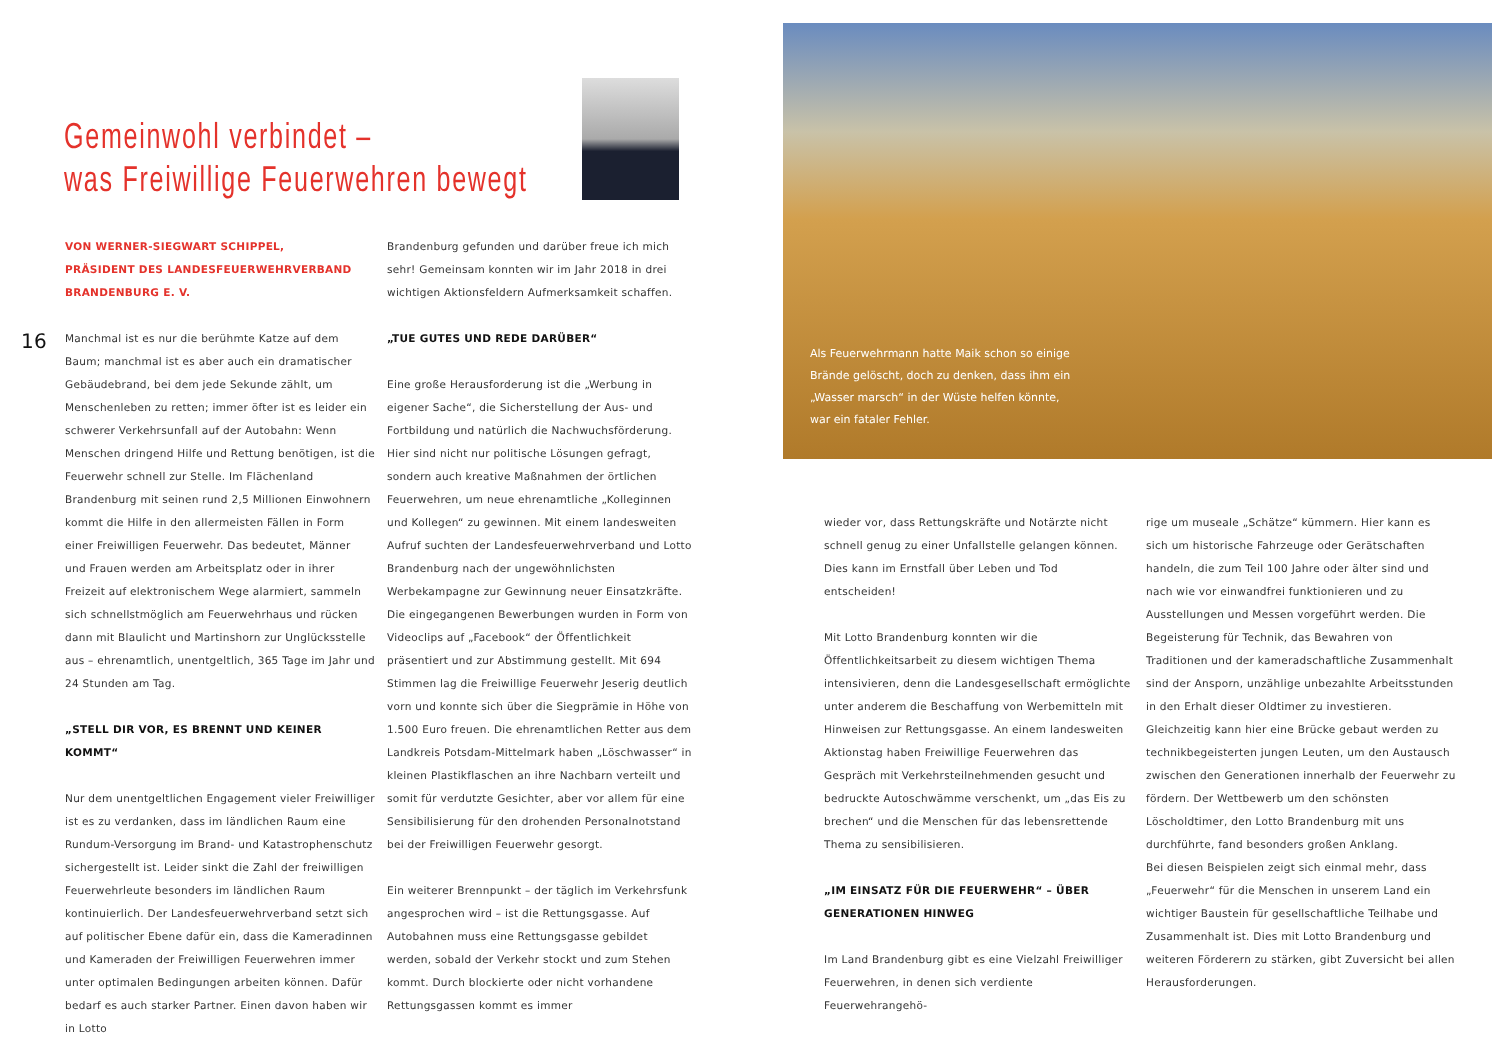Gemeinwohl verbindet –
was Freiwillige Feuerwehren bewegt
Als Feuerwehrmann hatte Maik schon so einige Brände gelöscht, doch zu denken, dass ihm ein „Wasser marsch“ in der Wüste helfen könnte, war ein fataler Fehler.
16
VON WERNER-SIEGWART SCHIPPEL,
PRÄSIDENT DES LANDESFEUERWEHRVERBAND
BRANDENBURG E. V.
Manchmal ist es nur die berühmte Katze auf dem Baum; manchmal ist es aber auch ein dramatischer Gebäudebrand, bei dem jede Sekunde zählt, um Menschenleben zu retten; immer öfter ist es leider ein schwerer Verkehrsunfall auf der Autobahn: Wenn Menschen dringend Hilfe und Rettung benötigen, ist die Feuerwehr schnell zur Stelle. Im Flächenland Brandenburg mit seinen rund 2,5 Millionen Einwohnern kommt die Hilfe in den allermeisten Fällen in Form einer Freiwilligen Feuerwehr. Das bedeutet, Männer und Frauen werden am Arbeitsplatz oder in ihrer Freizeit auf elektronischem Wege alarmiert, sammeln sich schnellstmöglich am Feuerwehrhaus und rücken dann mit Blaulicht und Martinshorn zur Unglücksstelle aus – ehrenamtlich, unentgeltlich, 365 Tage im Jahr und 24 Stunden am Tag.
„STELL DIR VOR, ES BRENNT UND KEINER KOMMT“
Nur dem unentgeltlichen Engagement vieler Freiwilliger ist es zu verdanken, dass im ländlichen Raum eine Rundum-Versorgung im Brand- und Katastrophenschutz sichergestellt ist. Leider sinkt die Zahl der freiwilligen Feuerwehrleute besonders im ländlichen Raum kontinuierlich. Der Landesfeuerwehrverband setzt sich auf politischer Ebene dafür ein, dass die Kameradinnen und Kameraden der Freiwilligen Feuerwehren immer unter optimalen Bedingungen arbeiten können. Dafür bedarf es auch starker Partner. Einen davon haben wir in Lotto
Brandenburg gefunden und darüber freue ich mich sehr! Gemeinsam konnten wir im Jahr 2018 in drei wichtigen Aktionsfeldern Aufmerksamkeit schaffen.
„TUE GUTES UND REDE DARÜBER“
Eine große Herausforderung ist die „Werbung in eigener Sache“, die Sicherstellung der Aus- und Fortbildung und natürlich die Nachwuchsförderung. Hier sind nicht nur politische Lösungen gefragt, sondern auch kreative Maßnahmen der örtlichen Feuerwehren, um neue ehrenamtliche „Kolleginnen und Kollegen“ zu gewinnen. Mit einem landesweiten Aufruf suchten der Landesfeuerwehrverband und Lotto Brandenburg nach der ungewöhnlichsten Werbekampagne zur Gewinnung neuer Einsatzkräfte. Die eingegangenen Bewerbungen wurden in Form von Videoclips auf „Facebook“ der Öffentlichkeit präsentiert und zur Abstimmung gestellt. Mit 694 Stimmen lag die Freiwillige Feuerwehr Jeserig deutlich vorn und konnte sich über die Siegprämie in Höhe von 1.500 Euro freuen. Die ehrenamtlichen Retter aus dem Landkreis Potsdam-Mittelmark haben „Löschwasser“ in kleinen Plastikflaschen an ihre Nachbarn verteilt und somit für verdutzte Gesichter, aber vor allem für eine Sensibilisierung für den drohenden Personalnotstand bei der Freiwilligen Feuerwehr gesorgt.
Ein weiterer Brennpunkt – der täglich im Verkehrsfunk angesprochen wird – ist die Rettungsgasse. Auf Autobahnen muss eine Rettungsgasse gebildet werden, sobald der Verkehr stockt und zum Stehen kommt. Durch blockierte oder nicht vorhandene Rettungsgassen kommt es immer
wieder vor, dass Rettungskräfte und Notärzte nicht schnell genug zu einer Unfallstelle gelangen können. Dies kann im Ernstfall über Leben und Tod entscheiden!
Mit Lotto Brandenburg konnten wir die Öffentlichkeitsarbeit zu diesem wichtigen Thema intensivieren, denn die Landesgesellschaft ermöglichte unter anderem die Beschaffung von Werbemitteln mit Hinweisen zur Rettungsgasse. An einem landesweiten Aktionstag haben Freiwillige Feuerwehren das Gespräch mit Verkehrsteilnehmenden gesucht und bedruckte Autoschwämme verschenkt, um „das Eis zu brechen“ und die Menschen für das lebensrettende Thema zu sensibilisieren.
„IM EINSATZ FÜR DIE FEUERWEHR“ – ÜBER GENERATIONEN HINWEG
Im Land Brandenburg gibt es eine Vielzahl Freiwilliger Feuerwehren, in denen sich verdiente Feuerwehrangehö-
rige um museale „Schätze“ kümmern. Hier kann es sich um historische Fahrzeuge oder Gerätschaften handeln, die zum Teil 100 Jahre oder älter sind und nach wie vor einwandfrei funktionieren und zu Ausstellungen und Messen vorgeführt werden. Die Begeisterung für Technik, das Bewahren von Traditionen und der kameradschaftliche Zusammenhalt sind der Ansporn, unzählige unbezahlte Arbeitsstunden in den Erhalt dieser Oldtimer zu investieren. Gleichzeitig kann hier eine Brücke gebaut werden zu technikbegeisterten jungen Leuten, um den Austausch zwischen den Generationen innerhalb der Feuerwehr zu fördern. Der Wettbewerb um den schönsten Löscholdtimer, den Lotto Brandenburg mit uns durchführte, fand besonders großen Anklang.
Bei diesen Beispielen zeigt sich einmal mehr, dass „Feuerwehr“ für die Menschen in unserem Land ein wichtiger Baustein für gesellschaftliche Teilhabe und Zusammenhalt ist. Dies mit Lotto Brandenburg und weiteren Förderern zu stärken, gibt Zuversicht bei allen Herausforderungen.